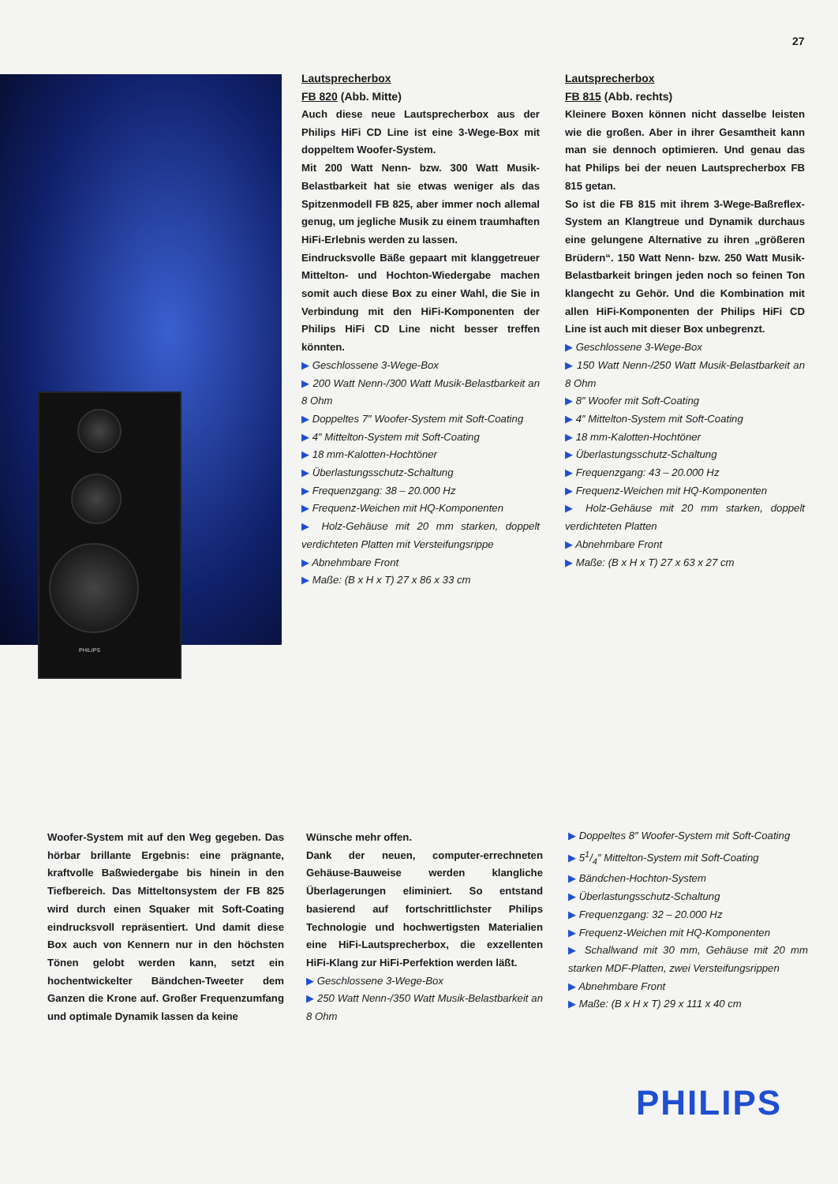27
PHILIPS
Lautsprecherbox
FB 820 (Abb. Mitte)
Auch diese neue Lautsprecherbox aus der Philips HiFi CD Line ist eine 3-Wege-Box mit doppeltem Woofer-System.
Mit 200 Watt Nenn- bzw. 300 Watt Musik-Belastbarkeit hat sie etwas weniger als das Spitzenmodell FB 825, aber immer noch allemal genug, um jegliche Musik zu einem traumhaften HiFi-Erlebnis werden zu lassen.
Eindrucksvolle Bäße gepaart mit klanggetreuer Mittelton- und Hochton-Wiedergabe machen somit auch diese Box zu einer Wahl, die Sie in Verbindung mit den HiFi-Komponenten der Philips HiFi CD Line nicht besser treffen könnten.
▶ Geschlossene 3-Wege-Box
▶ 200 Watt Nenn-/300 Watt Musik-Belastbarkeit an 8 Ohm
▶ Doppeltes 7″ Woofer-System mit Soft-Coating
▶ 4″ Mittelton-System mit Soft-Coating
▶ 18 mm-Kalotten-Hochtöner
▶ Überlastungsschutz-Schaltung
▶ Frequenzgang: 38 – 20.000 Hz
▶ Frequenz-Weichen mit HQ-Komponenten
▶ Holz-Gehäuse mit 20 mm starken, doppelt verdichteten Platten mit Versteifungsrippe
▶ Abnehmbare Front
▶ Maße: (B x H x T) 27 x 86 x 33 cm
Lautsprecherbox
FB 815 (Abb. rechts)
Kleinere Boxen können nicht dasselbe leisten wie die großen. Aber in ihrer Gesamtheit kann man sie dennoch optimieren. Und genau das hat Philips bei der neuen Lautsprecherbox FB 815 getan.
So ist die FB 815 mit ihrem 3-Wege-Baßreflex-System an Klangtreue und Dynamik durchaus eine gelungene Alternative zu ihren „größeren Brüdern“. 150 Watt Nenn- bzw. 250 Watt Musik-Belastbarkeit bringen jeden noch so feinen Ton klangecht zu Gehör. Und die Kombination mit allen HiFi-Komponenten der Philips HiFi CD Line ist auch mit dieser Box unbegrenzt.
▶ Geschlossene 3-Wege-Box
▶ 150 Watt Nenn-/250 Watt Musik-Belastbarkeit an 8 Ohm
▶ 8″ Woofer mit Soft-Coating
▶ 4″ Mittelton-System mit Soft-Coating
▶ 18 mm-Kalotten-Hochtöner
▶ Überlastungsschutz-Schaltung
▶ Frequenzgang: 43 – 20.000 Hz
▶ Frequenz-Weichen mit HQ-Komponenten
▶ Holz-Gehäuse mit 20 mm starken, doppelt verdichteten Platten
▶ Abnehmbare Front
▶ Maße: (B x H x T) 27 x 63 x 27 cm
Woofer-System mit auf den Weg gegeben. Das hörbar brillante Ergebnis: eine prägnante, kraftvolle Baßwiedergabe bis hinein in den Tiefbereich. Das Mitteltonsystem der FB 825 wird durch einen Squaker mit Soft-Coating eindrucksvoll repräsentiert. Und damit diese Box auch von Kennern nur in den höchsten Tönen gelobt werden kann, setzt ein hochentwickelter Bändchen-Tweeter dem Ganzen die Krone auf. Großer Frequenzumfang und optimale Dynamik lassen da keine
Wünsche mehr offen.
Dank der neuen, computer-errechneten Gehäuse-Bauweise werden klangliche Überlagerungen eliminiert. So entstand basierend auf fortschrittlichster Philips Technologie und hochwertigsten Materialien eine HiFi-Lautsprecherbox, die exzellenten HiFi-Klang zur HiFi-Perfektion werden läßt.
▶ Geschlossene 3-Wege-Box
▶ 250 Watt Nenn-/350 Watt Musik-Belastbarkeit an 8 Ohm
▶ Doppeltes 8″ Woofer-System mit Soft-Coating
▶ 51/4″ Mittelton-System mit Soft-Coating
▶ Bändchen-Hochton-System
▶ Überlastungsschutz-Schaltung
▶ Frequenzgang: 32 – 20.000 Hz
▶ Frequenz-Weichen mit HQ-Komponenten
▶ Schallwand mit 30 mm, Gehäuse mit 20 mm starken MDF-Platten, zwei Versteifungsrippen
▶ Abnehmbare Front
▶ Maße: (B x H x T) 29 x 111 x 40 cm
PHILIPS